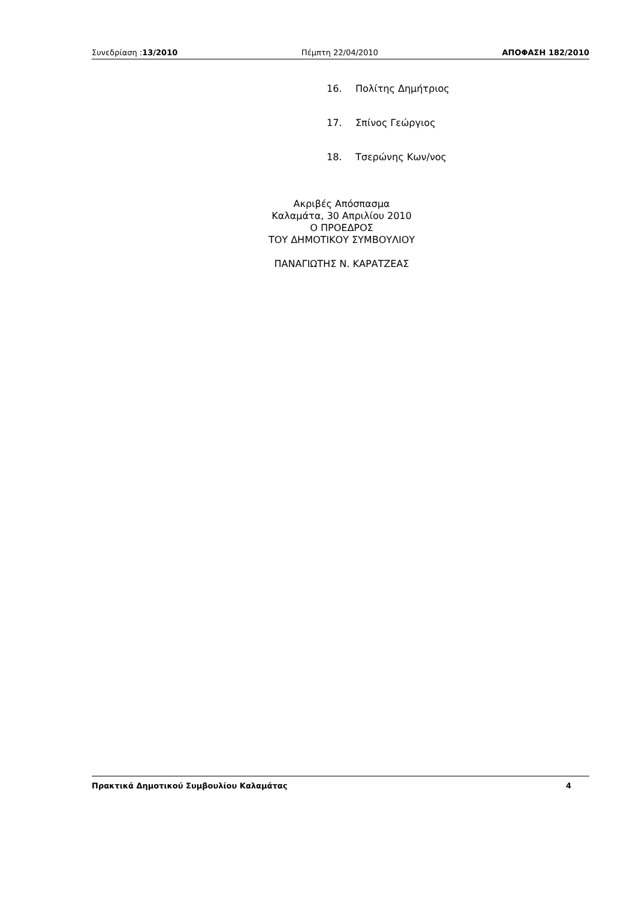Συνεδρίαση :13/2010 Πέμπτη 22/04/2010 ΑΠΟΦΑΣΗ 182/2010
16. Πολίτης Δημήτριος
17. Σπίνος Γεώργιος
18. Τσερώνης Κων/νος
Ακριβές Απόσπασμα
Καλαμάτα, 30 Απριλίου 2010
Ο ΠΡΟΕΔΡΟΣ
ΤΟΥ ΔΗΜΟΤΙΚΟΥ ΣΥΜΒΟΥΛΙΟΥ
ΠΑΝΑΓΙΩΤΗΣ Ν. ΚΑΡΑΤΖΕΑΣ
Πρακτικά Δημοτικού Συμβουλίου Καλαμάτας 4